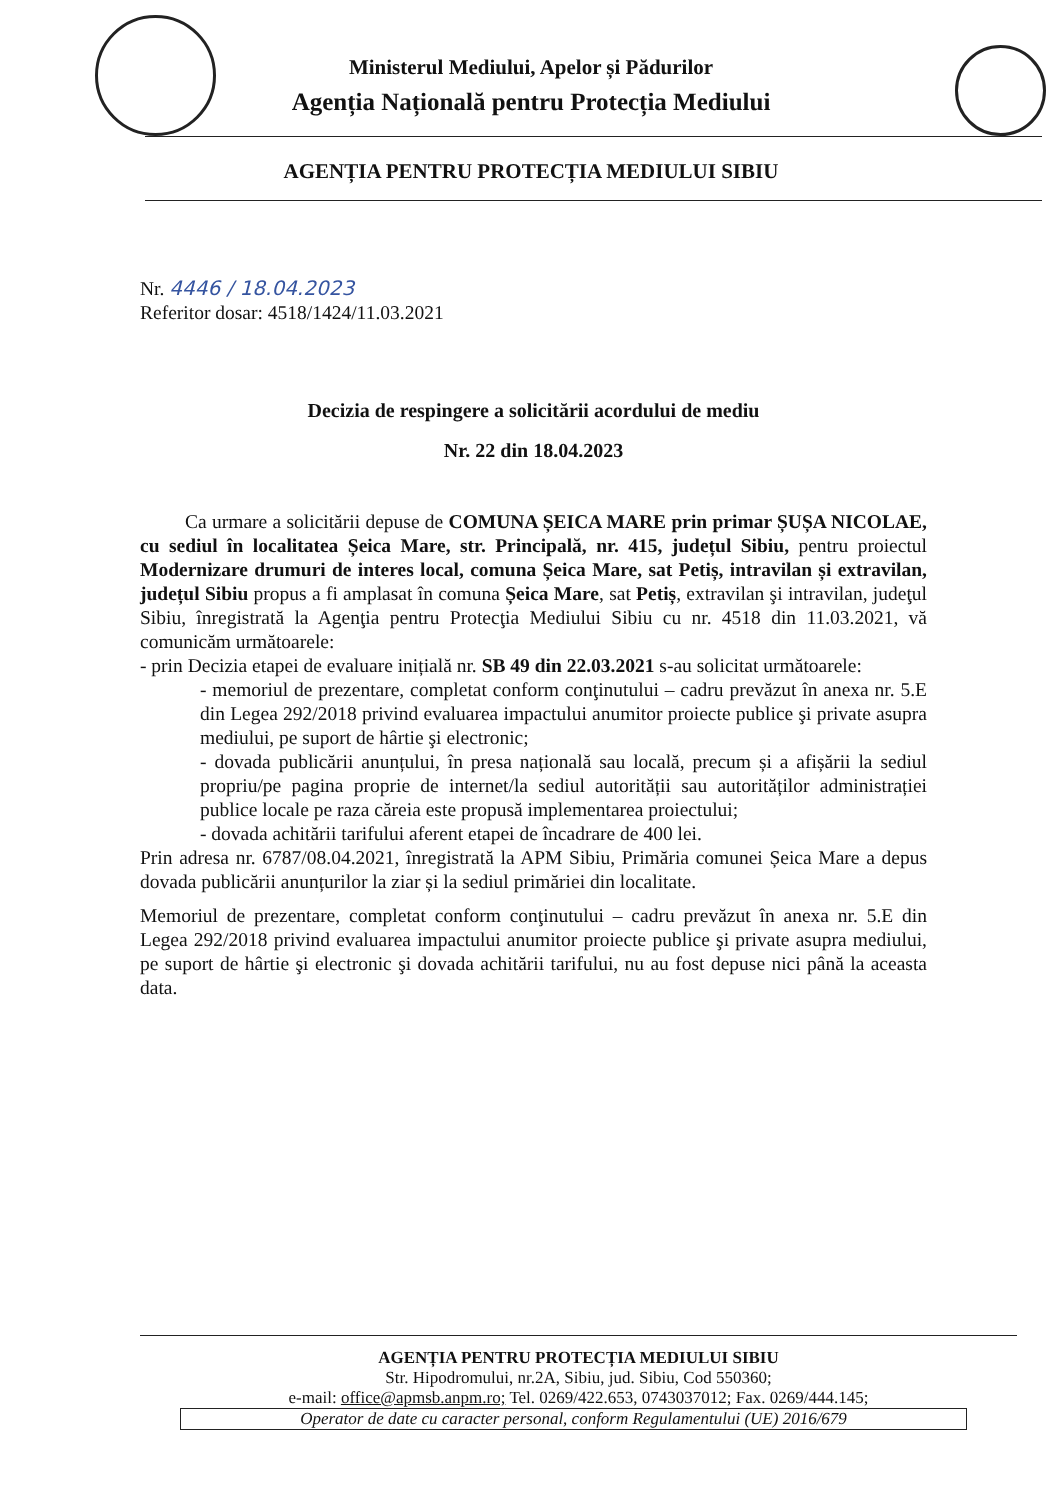Ministerul Mediului, Apelor și Pădurilor
Agenția Națională pentru Protecția Mediului
AGENȚIA PENTRU PROTECȚIA MEDIULUI SIBIU
Nr. 4446 / 18.04.2023
Referitor dosar: 4518/1424/11.03.2021
Decizia de respingere a solicitării acordului de mediu
Nr. 22 din 18.04.2023
Ca urmare a solicitării depuse de COMUNA ȘEICA MARE prin primar ȘUȘA NICOLAE, cu sediul în localitatea Șeica Mare, str. Principală, nr. 415, județul Sibiu, pentru proiectul Modernizare drumuri de interes local, comuna Șeica Mare, sat Petiș, intravilan și extravilan, județul Sibiu propus a fi amplasat în comuna Șeica Mare, sat Petiș, extravilan şi intravilan, judeţul Sibiu, înregistrată la Agenţia pentru Protecţia Mediului Sibiu cu nr. 4518 din 11.03.2021, vă comunicăm următoarele:
- prin Decizia etapei de evaluare inițială nr. SB 49 din 22.03.2021 s-au solicitat următoarele:
- memoriul de prezentare, completat conform conţinutului – cadru prevăzut în anexa nr. 5.E din Legea 292/2018 privind evaluarea impactului anumitor proiecte publice şi private asupra mediului, pe suport de hârtie şi electronic;
- dovada publicării anunțului, în presa națională sau locală, precum și a afișării la sediul propriu/pe pagina proprie de internet/la sediul autorității sau autorităților administrației publice locale pe raza căreia este propusă implementarea proiectului;
- dovada achitării tarifului aferent etapei de încadrare de 400 lei.
Prin adresa nr. 6787/08.04.2021, înregistrată la APM Sibiu, Primăria comunei Șeica Mare a depus dovada publicării anunțurilor la ziar și la sediul primăriei din localitate.
Memoriul de prezentare, completat conform conţinutului – cadru prevăzut în anexa nr. 5.E din Legea 292/2018 privind evaluarea impactului anumitor proiecte publice şi private asupra mediului, pe suport de hârtie şi electronic şi dovada achitării tarifului, nu au fost depuse nici până la aceasta data.
AGENȚIA PENTRU PROTECȚIA MEDIULUI SIBIU
Str. Hipodromului, nr.2A, Sibiu, jud. Sibiu, Cod 550360;
e-mail: office@apmsb.anpm.ro; Tel. 0269/422.653, 0743037012; Fax. 0269/444.145;
Operator de date cu caracter personal, conform Regulamentului (UE) 2016/679